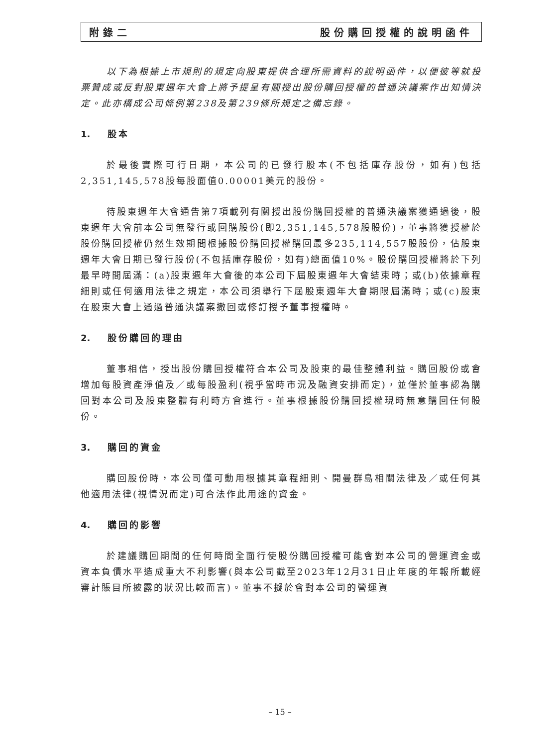附錄二 股份購回授權的說明函件
以下為根據上市規則的規定向股東提供合理所需資料的說明函件，以便彼等就投票贊成或反對股東週年大會上將予提呈有關授出股份購回授權的普通決議案作出知情決定。此亦構成公司條例第238及第239條所規定之備忘錄。
1. 股本
於最後實際可行日期，本公司的已發行股本(不包括庫存股份，如有)包括2,351,145,578股每股面值0.00001美元的股份。
待股東週年大會通告第7項載列有關授出股份購回授權的普通決議案獲通過後，股東週年大會前本公司無發行或回購股份(即2,351,145,578股股份)，董事將獲授權於股份購回授權仍然生效期間根據股份購回授權購回最多235,114,557股股份，佔股東週年大會日期已發行股份(不包括庫存股份，如有)總面值10%。股份購回授權將於下列最早時間屆滿：(a)股東週年大會後的本公司下屆股東週年大會結束時；或(b)依據章程細則或任何適用法律之規定，本公司須舉行下屆股東週年大會期限屆滿時；或(c)股東在股東大會上通過普通決議案撤回或修訂授予董事授權時。
2. 股份購回的理由
董事相信，授出股份購回授權符合本公司及股東的最佳整體利益。購回股份或會增加每股資產淨值及／或每股盈利(視乎當時市況及融資安排而定)，並僅於董事認為購回對本公司及股東整體有利時方會進行。董事根據股份購回授權現時無意購回任何股份。
3. 購回的資金
購回股份時，本公司僅可動用根據其章程細則、開曼群島相關法律及／或任何其他適用法律(視情況而定)可合法作此用途的資金。
4. 購回的影響
於建議購回期間的任何時間全面行使股份購回授權可能會對本公司的營運資金或資本負債水平造成重大不利影響(與本公司截至2023年12月31日止年度的年報所載經審計賬目所披露的狀況比較而言)。董事不擬於會對本公司的營運資
– 15 –